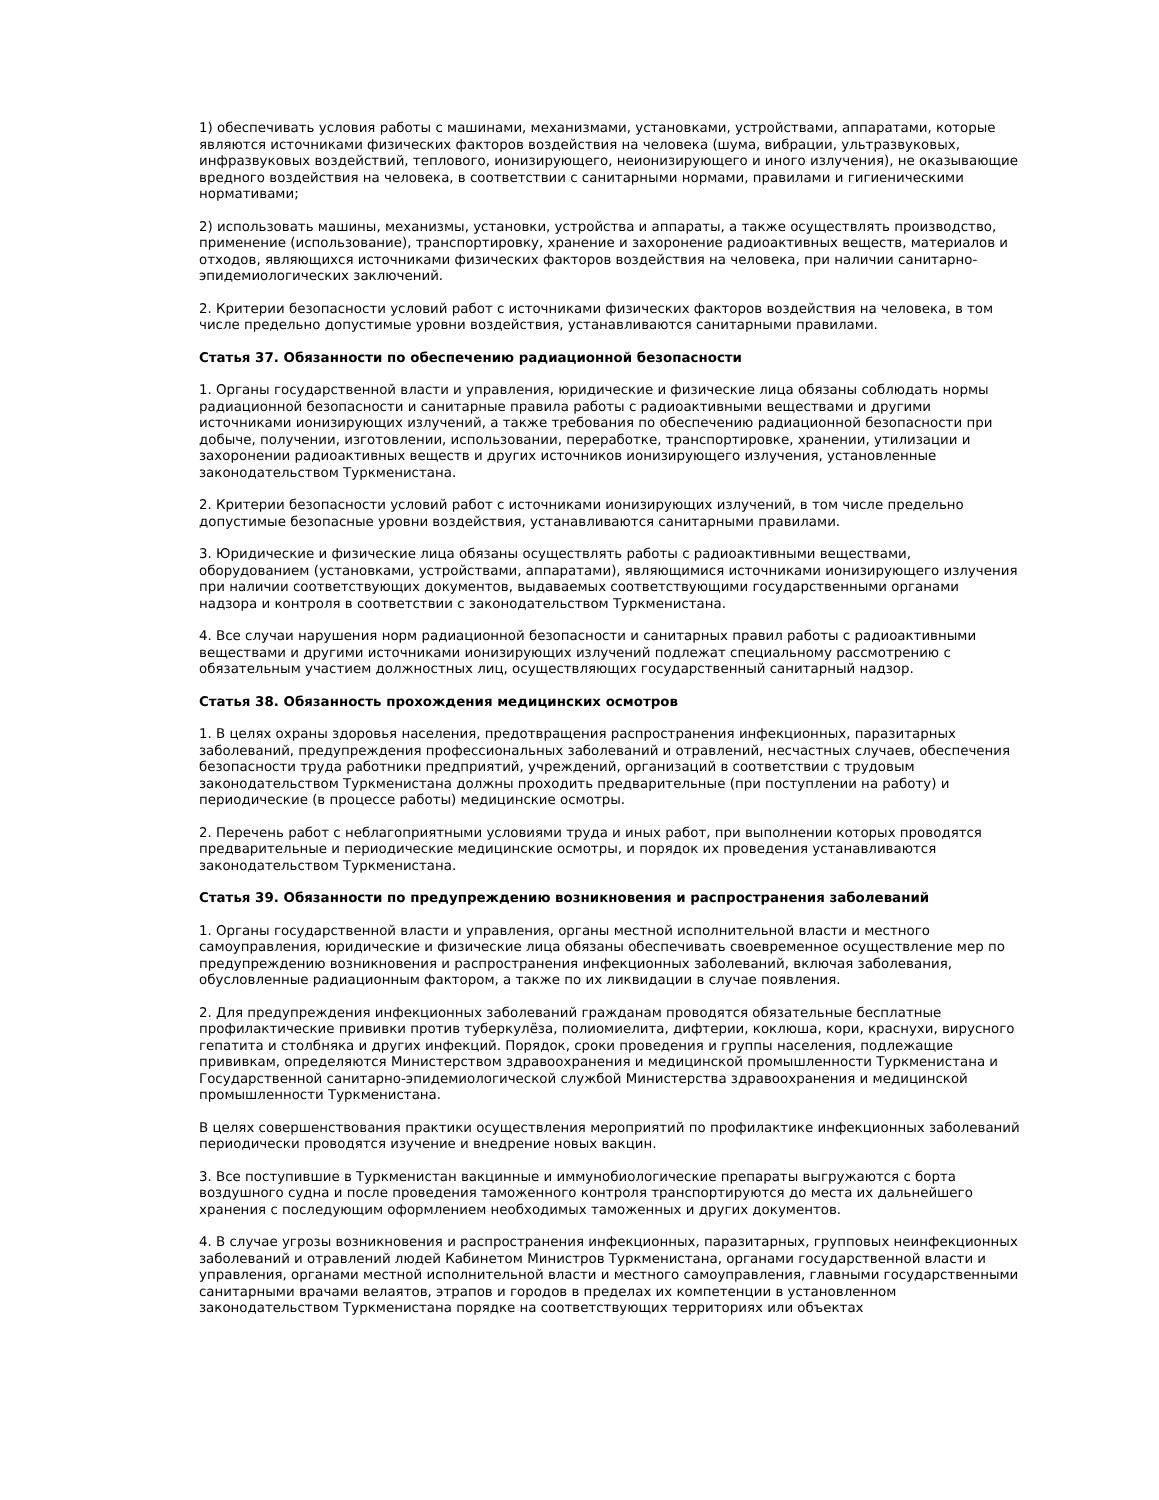1) обеспечивать условия работы с машинами, механизмами, установками, устройствами, аппаратами, которые являются источниками физических факторов воздействия на человека (шума, вибрации, ультразвуковых, инфразвуковых воздействий, теплового, ионизирующего, неионизирующего и иного излучения), не оказывающие вредного воздействия на человека, в соответствии с санитарными нормами, правилами и гигиеническими нормативами;
2) использовать машины, механизмы, установки, устройства и аппараты, а также осуществлять производство, применение (использование), транспортировку, хранение и захоронение радиоактивных веществ, материалов и отходов, являющихся источниками физических факторов воздействия на человека, при наличии санитарно-эпидемиологических заключений.
2. Критерии безопасности условий работ с источниками физических факторов воздействия на человека, в том числе предельно допустимые уровни воздействия, устанавливаются санитарными правилами.
Статья 37. Обязанности по обеспечению радиационной безопасности
1. Органы государственной власти и управления, юридические и физические лица обязаны соблюдать нормы радиационной безопасности и санитарные правила работы с радиоактивными веществами и другими источниками ионизирующих излучений, а также требования по обеспечению радиационной безопасности при добыче, получении, изготовлении, использовании, переработке, транспортировке, хранении, утилизации и захоронении радиоактивных веществ и других источников ионизирующего излучения, установленные законодательством Туркменистана.
2. Критерии безопасности условий работ с источниками ионизирующих излучений, в том числе предельно допустимые безопасные уровни воздействия, устанавливаются санитарными правилами.
3. Юридические и физические лица обязаны осуществлять работы с радиоактивными веществами, оборудованием (установками, устройствами, аппаратами), являющимися источниками ионизирующего излучения при наличии соответствующих документов, выдаваемых соответствующими государственными органами надзора и контроля в соответствии с законодательством Туркменистана.
4. Все случаи нарушения норм радиационной безопасности и санитарных правил работы с радиоактивными веществами и другими источниками ионизирующих излучений подлежат специальному рассмотрению с обязательным участием должностных лиц, осуществляющих государственный санитарный надзор.
Статья 38. Обязанность прохождения медицинских осмотров
1. В целях охраны здоровья населения, предотвращения распространения инфекционных, паразитарных заболеваний, предупреждения профессиональных заболеваний и отравлений, несчастных случаев, обеспечения безопасности труда работники предприятий, учреждений, организаций в соответствии с трудовым законодательством Туркменистана должны проходить предварительные (при поступлении на работу) и периодические (в процессе работы) медицинские осмотры.
2. Перечень работ с неблагоприятными условиями труда и иных работ, при выполнении которых проводятся предварительные и периодические медицинские осмотры, и порядок их проведения устанавливаются законодательством Туркменистана.
Статья 39. Обязанности по предупреждению возникновения и распространения заболеваний
1. Органы государственной власти и управления, органы местной исполнительной власти и местного самоуправления, юридические и физические лица обязаны обеспечивать своевременное осуществление мер по предупреждению возникновения и распространения инфекционных заболеваний, включая заболевания, обусловленные радиационным фактором, а также по их ликвидации в случае появления.
2. Для предупреждения инфекционных заболеваний гражданам проводятся обязательные бесплатные профилактические прививки против туберкулёза, полиомиелита, дифтерии, коклюша, кори, краснухи, вирусного гепатита и столбняка и других инфекций. Порядок, сроки проведения и группы населения, подлежащие прививкам, определяются Министерством здравоохранения и медицинской промышленности Туркменистана и Государственной санитарно-эпидемиологической службой Министерства здравоохранения и медицинской промышленности Туркменистана.
В целях совершенствования практики осуществления мероприятий по профилактике инфекционных заболеваний периодически проводятся изучение и внедрение новых вакцин.
3. Все поступившие в Туркменистан вакцинные и иммунобиологические препараты выгружаются с борта воздушного судна и после проведения таможенного контроля транспортируются до места их дальнейшего хранения с последующим оформлением необходимых таможенных и других документов.
4. В случае угрозы возникновения и распространения инфекционных, паразитарных, групповых неинфекционных заболеваний и отравлений людей Кабинетом Министров Туркменистана, органами государственной власти и управления, органами местной исполнительной власти и местного самоуправления, главными государственными санитарными врачами велаятов, этрапов и городов в пределах их компетенции в установленном законодательством Туркменистана порядке на соответствующих территориях или объектах